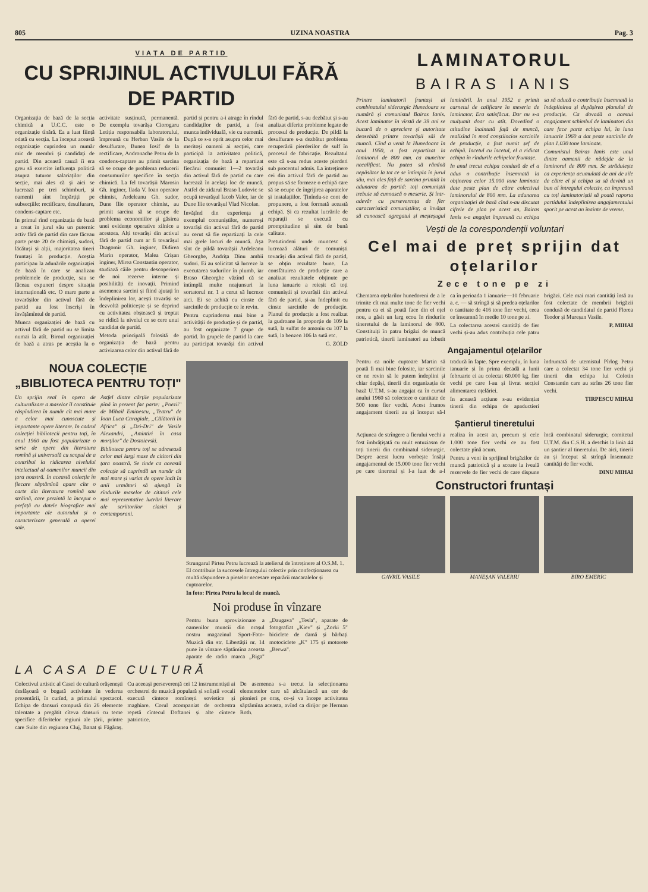805 UZINA NOASTRA Pag. 3
VIAȚA DE PARTID
CU SPRIJINUL ACTIVULUI FĂRĂ DE PARTID
Organizația de bază de la secția chimică a U.C.C. este o organizație tînără. Ea a luat ființă odată cu secția. La început această organizație cuprindea un număr mic de membri și candidați de partid. Din această cauză îi era greu să exercite influența politică asupra tuturor salariaților din secție, mai ales că și aici se lucrează pe trei schimburi, și oamenii sînt împărțiți pe subsecțiile: rectificare, desulfurare, condens-captare etc.
In primul rînd organizația de bază a creat în jurul său un puternic activ fără de partid din care făceau parte peste 20 de chimiști, sudori, lăcătuși și alții, majoritatea tineri fruntași în producție. Aceștia participau la adunările organizației de bază în care se analizau problemele de producție, sau se făceau expuneri despre situația internațională etc. O mare parte a tovarășilor din activul fără de partid au fost înscriși în învățămîntul de partid.
Munca organizației de bază cu activul fără de partid nu se limita numai la atît. Biroul organizației de bază a atras pe aceștia la o activitate susținută, permanentă. De exemplu tovarășa Ciorogaru Letiția responsabila laboratorului, împreună cu Herban Vasile de la desulfurare, Bunea Iosif de la rectificare, Andronache Petru de la condens-captare au primit sarcina să se ocupe de problema reducerii consumurilor specifice în secția chimică. La fel tovarășii Marosin Gh. inginer, Ilada V. Ioan operator chimist, Ardeleanu Gh. sudor, Dune Ilie operator chimist, au primit sarcina să se ocupe de problema economiilor și găsirea unei evidențe operative zilnice a acestora. Alți tovarăși din activul fără de partid cum ar fi tovarășul Dragomir Gh. inginer, Didirea Marin operator, Malea Crișan inginer, Mirea Constantin operator, studiază căile pentru descoperirea de noi rezerve interne și posibilități de inovații. Primind asemenea sarcini și fiind ajutați în îndeplinirea lor, acești tovarăși se dezvoltă politicește și se deprind cu activitatea obștească și treptat se ridică la nivelul ce se cere unui candidat de partid.
Metoda principală folosită de organizația de bază pentru activizarea celor din activul fără de partid și pentru a-i atrage în rîndul candidaților de partid, a fost munca individuală, vie cu oamenii. După ce s-a oprit asupra celor mai meritoși oameni ai secției, care participă la activitatea politică, organizația de bază a repartizat fiecărui comunist 1—2 tovarăși din activul fără de partid cu care lucrează în același loc de muncă. Astfel de zidarul Braso Ludovic se ocupă tovarășul Iacob Valer, iar de Dune Ilie tovarășul Vlad Nicolae.
Invățînd din experiența și exemplul comuniștilor, numeroși tovarăși din activul fără de partid au cerut să fie repartizați la cele mai grele locuri de muncă. Așa sînt de pildă tovarășii Ardeleanu Gheorghe, Andrița Dinu ambii sudori. Ei au solicitat să lucreze la executarea sudurilor în plumb, iar Braso Gheorghe văzînd că se întîmplă multe neajunsuri la sortatorul nr. 1 a cerut să lucreze aici. Ei se achită cu cinste de sarcinile de producție ce le revin.
Pentru cuprinderea mai bine a activității de producție și de partid, au fost organizate 7 grupe de partid. In grupele de partid la care au participat tovarăși din activul fără de partid, s-au dezbătut și s-au analizat diferite probleme legate de procesul de producție. De pildă la desulfurare s-a dezbătut problema recuperării pierderilor de sulf în procesul de fabricație. Rezultatul este că s-au redus aceste pierderi sub procentul admis. La întreținere cei din activul fără de partid au propus să se formeze o echipă care să se ocupe de îngrijirea aparatelor și instalațiilor. Ținîndu-se cont de propunere, a fost formată această echipă. Și ca rezultat lucrările de reparații se execută cu promptitudine și sînt de bună calitate.
Pretutindeni unde muncesc și lucrează alături de comuniști tovarăși din activul fără de partid, se obțin rezultate bune. La consfătuirea de producție care a analizat rezultatele obținute pe luna ianuarie a reieșit că toți comuniștii și tovarășii din activul fără de partid, și-au îndeplinit cu cinste sarcinile de producție. Planul de producție a fost realizat la gudroane în proporție de 109 la sută, la sulfat de amoniu cu 107 la sută, la benzen 106 la sută etc.
G. ZÖLD
NOUA COLECȚIE „BIBLIOTECA PENTRU TOȚI"
Un sprijin real în opera de culturalizare a maselor îl constituie răspîndirea în număr cît mai mare a celor mai cunoscute și importante opere literare. In cadrul colecției bibliotecii pentru toți, în anul 1960 au fost popularizate o serie de opere din literatura romînă și universală cu scopul de a contribui la ridicarea nivelului intelectual al oamenilor muncii din țara noastră. In această colecție în fiecare săptămînă apare cîte o carte din literatura romînă sau străină, care prezintă la început o prefață cu datele biografice mai importante ale autorului și o caracterizare generală a operei sale.
Astfel dintre cărțile popularizate pînă în prezent fac parte: „Poezii" de Mihail Eminescu, „Teatru" de Ioan Luca Caragiale, „Călătorii în Africa" și „Dri-Dri" de Vasile Alexandri, „Amintiri în casa morților" de Dostoievski.
Biblioteca pentru toți se adresează celor mai largi mase de cititori din țara noastră. Se tinde ca această colecție să cuprindă un număr cît mai mare și variat de opere încît în anii următori să ajungă în rîndurile maselor de cititori cele mai reprezentative lucrări literare ale scriitorilor clasici și contemporani.
Strungarul Pirtea Petru lucrează la atelierul de întreținere al O.S.M. 1. El contribuie la succesele întregului colectiv prin confecționarea cu multă răspundere a pieselor necesare reparării macaralelor și cuptoarelor.
In foto: Pirtea Petru la locul de muncă.
Noi produse în vînzare
Pentru buna aprovizionare a oamenilor muncii din orașul nostru magazinul Sport-Foto-Muzică din str. Libertății nr. 14 pune în vînzare săptămîna aceasta aparate de radio marca „Riga" „Daugava" „Tesla", aparate de fotografiat „Kiev" și „Zorki 5" biciclete de damă și bărbați motociclete „K" 175 și motorete „Berwa".
LA CASA DE CULTURĂ
Colectivul artistic al Casei de cultură orășenești desfășoară o bogată activitate în vederea prezentării, în curînd, a primului spectacol. Echipa de dansuri compusă din 26 elemente talentate a pregătit cîteva dansuri cu teme specifice diferitelor regiuni ale țării, printre care Suite din regiunea Cluj, Banat și Făgăraș. Cu aceeași perseverență cei 12 instrumentiști ai orchestrei de muzică populară și soliștii vocali execută cîntece romînești sovietice și maghiare. Corul acompaniat de orchestra repetă cîntecul Doftanei și alte cîntece patriotice.
De asemenea s-a trecut la selecționarea elementelor care să alcătuiască un cor de pionieri pe oraș, ce-și va începe activitatea săptămîna aceasta, avînd ca dirijor pe Herman Roth.
LAMINATORUL
BAIRAS IANIS
Printre laminatorii fruntași ai combinatului siderurgic Hunedoara se numără și comunistul Bairas Ianis. Acest laminator în vîrstă de 39 ani se bucură de o apreciere și autoritate deosebită printre tovarășii săi de muncă. Cînd a venit la Hunedoara în anul 1950, a fost repartizat la laminorul de 800 mm. ca muncitor necalificat. Nu putea să rămînă nepăsător la tot ce se întîmpla în jurul său, mai ales față de sarcina primită în adunarea de partid: toți comuniștii trebuie să cunoască o meserie. Și într-adevăr cu perseverența de fier caracteristică comuniștilor, a învățat să cunoască agregatul și meșteșugul laminării. In anul 1952 a primit carnetul de calificare în meseria de laminator. Era satisfăcut. Dar nu s-a mulțumit doar cu atît. Dovedind o atitudine înaintată față de muncă, realizînd în mod conștiincios sarcinile de producție, a fost numit șef de echipă. Incetul cu încetul, el a ridicat echipa în rîndurile echipelor fruntașe.
In anul trecut echipa condusă de el a adus o contribuție însemnată la obținerea celor 15.000 tone laminate date peste plan de către colectivul laminorului de 800 mm. La adunarea organizației de bază cînd s-au discutat cifrele de plan pe acest an, Bairas Ianis s-a angajat împreună cu echipa sa să aducă o contribuție însemnată la îndeplinirea și depășirea planului de producție. Ca dovadă a acestui angajament schimbul de laminatori din care face parte echipa lui, în luna ianuarie 1960 a dat peste sarcinile de plan 1.030 tone laminate.
Comunistul Bairas Ianis este unul dintre oamenii de nădejde de la laminorul de 800 mm. Se străduiește ca experiența acumulată de ani de zile de către el și echipa sa să devină un bun al întregului colectiv, ca împreună cu toți laminatoriștii să poată raporta partidului îndeplinirea angajamentului sporit pe acest an înainte de vreme.
Vești de la corespondenții voluntari
Cel mai de preț sprijin dat oțelarilor
Zece tone pe zi
Chemarea oțelarilor hunedoreni de a le trimite cît mai multe tone de fier vechi pentru ca ei să poată face din el oțel nou, a găsit un larg ecou în rîndurile tineretului de la laminorul de 800. Constituiți în patru brigăzi de muncă patriotică, tinerii laminatori au izbutit ca în perioada 1 ianuarie—10 februarie a. c. — să strîngă și să predea oțelarilor o cantitate de 416 tone fier vechi, ceea ce înseamnă în medie 10 tone pe zi.
La colectarea acestei cantități de fier vechi și-au adus contribuția cele patru brigăzi. Cele mai mari cantități însă au fost colectate de membrii brigăzii condusă de candidatul de partid Florea Teodor și Mureșan Vasile.
P. MIHAI
Angajamentul oțelarilor
Pentru ca noile cuptoare Martin să poată fi mai bine folosite, iar sarcinile ce ne revin să le putem îndeplini și chiar depăși, tinerii din organizația de bază U.T.M. s-au angajat ca în cursul anului 1960 să colecteze o cantitate de 500 tone fier vechi. Acest frumos angajament tinerii au și început să-l traducă în fapte. Spre exemplu, în luna ianuarie și în prima decadă a lunii februarie ei au colectat 60.000 kg. fier vechi pe care l-au și livrat secției alimentarea oțelăriei.
In această acțiune s-au evidențiat tinerii din echipa de apaductieri îndrumată de utemistul Pîrlog Petru care a colectat 34 tone fier vechi și tinerii din echipa lui Colotin Constantin care au strîns 26 tone fier vechi.
TIRPESCU MIHAI
Șantierul tineretului
Acțiunea de strîngere a fierului vechi a fost îmbrățișată cu mult entuziasm de toți tinerii din combinatul siderurgic. Despre acest lucru vorbește însăși angajamentul de 15.000 tone fier vechi pe care tineretul și l-a luat de a-l realiza în acest an, precum și cele 1.000 tone fier vechi ce au fost colectate pînă acum.
Pentru a veni în sprijinul brigăzilor de muncă patriotică și a scoate la iveală rezervele de fier vechi de care dispune încă combinatul siderurgic, comitetul U.T.M. din C.S.H. a deschis la linia 44 un șantier al tineretului. De aici, tinerii au și început să strîngă însemnate cantități de fier vechi.
DINU MIHAI
Constructori fruntași
GAVRIL VASILE MANEȘAN VALERIU BIRO EMERIC